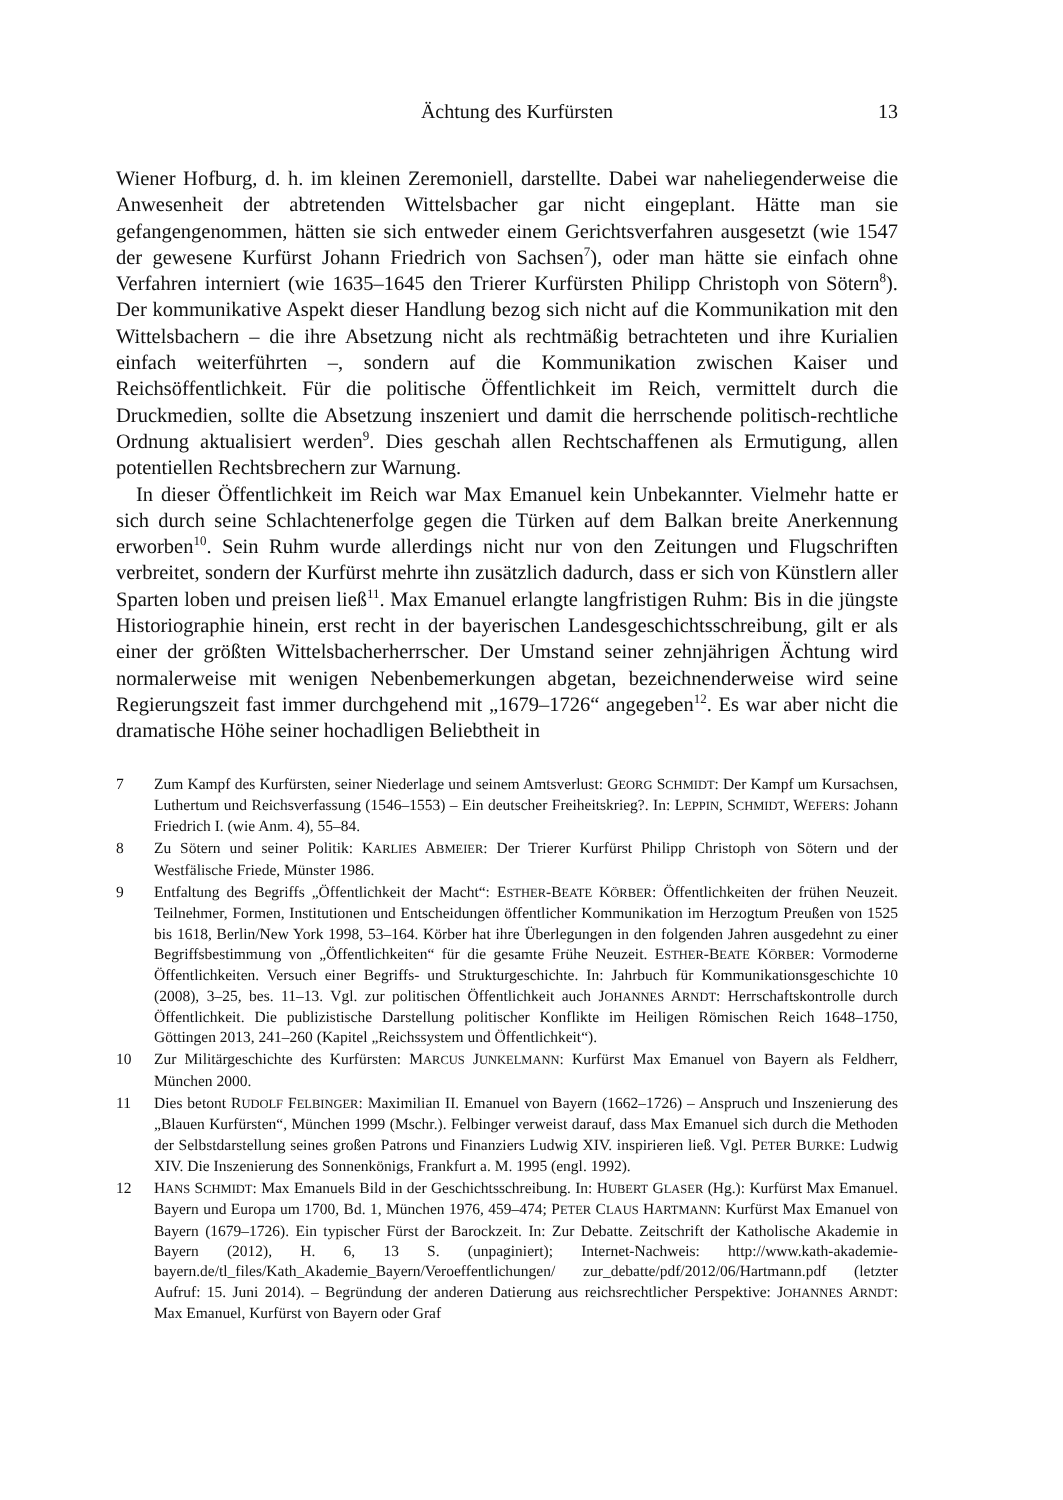Ächtung des Kurfürsten 13
Wiener Hofburg, d. h. im kleinen Zeremoniell, darstellte. Dabei war naheliegenderweise die Anwesenheit der abtretenden Wittelsbacher gar nicht eingeplant. Hätte man sie gefangengenommen, hätten sie sich entweder einem Gerichtsverfahren ausgesetzt (wie 1547 der gewesene Kurfürst Johann Friedrich von Sachsen<sup>7</sup>), oder man hätte sie einfach ohne Verfahren interniert (wie 1635–1645 den Trierer Kurfürsten Philipp Christoph von Sötern<sup>8</sup>). Der kommunikative Aspekt dieser Handlung bezog sich nicht auf die Kommunikation mit den Wittelsbachern – die ihre Absetzung nicht als rechtmäßig betrachteten und ihre Kurialien einfach weiterführten –, sondern auf die Kommunikation zwischen Kaiser und Reichsöffentlichkeit. Für die politische Öffentlichkeit im Reich, vermittelt durch die Druckmedien, sollte die Absetzung inszeniert und damit die herrschende politisch-rechtliche Ordnung aktualisiert werden<sup>9</sup>. Dies geschah allen Rechtschaffenen als Ermutigung, allen potentiellen Rechtsbrechern zur Warnung.
In dieser Öffentlichkeit im Reich war Max Emanuel kein Unbekannter. Vielmehr hatte er sich durch seine Schlachtenerfolge gegen die Türken auf dem Balkan breite Anerkennung erworben<sup>10</sup>. Sein Ruhm wurde allerdings nicht nur von den Zeitungen und Flugschriften verbreitet, sondern der Kurfürst mehrte ihn zusätzlich dadurch, dass er sich von Künstlern aller Sparten loben und preisen ließ<sup>11</sup>. Max Emanuel erlangte langfristigen Ruhm: Bis in die jüngste Historiographie hinein, erst recht in der bayerischen Landesgeschichtsschreibung, gilt er als einer der größten Wittelsbacherherrscher. Der Umstand seiner zehnjährigen Ächtung wird normalerweise mit wenigen Nebenbemerkungen abgetan, bezeichnenderweise wird seine Regierungszeit fast immer durchgehend mit „1679–1726“ angegeben<sup>12</sup>. Es war aber nicht die dramatische Höhe seiner hochadligen Beliebtheit in
7 Zum Kampf des Kurfürsten, seiner Niederlage und seinem Amtsverlust: GEORG SCHMIDT: Der Kampf um Kursachsen, Luthertum und Reichsverfassung (1546–1553) – Ein deutscher Freiheitskrieg?. In: LEPPIN, SCHMIDT, WEFERS: Johann Friedrich I. (wie Anm. 4), 55–84.
8 Zu Sötern und seiner Politik: KARLIES ABMEIER: Der Trierer Kurfürst Philipp Christoph von Sötern und der Westfälische Friede, Münster 1986.
9 Entfaltung des Begriffs „Öffentlichkeit der Macht“: ESTHER-BEATE KÖRBER: Öffentlichkeiten der frühen Neuzeit. Teilnehmer, Formen, Institutionen und Entscheidungen öffentlicher Kommunikation im Herzogtum Preußen von 1525 bis 1618, Berlin/New York 1998, 53–164. Körber hat ihre Überlegungen in den folgenden Jahren ausgedehnt zu einer Begriffsbestimmung von „Öffentlichkeiten“ für die gesamte Frühe Neuzeit. ESTHER-BEATE KÖRBER: Vormoderne Öffentlichkeiten. Versuch einer Begriffs- und Strukturgeschichte. In: Jahrbuch für Kommunikationsgeschichte 10 (2008), 3–25, bes. 11–13. Vgl. zur politischen Öffentlichkeit auch JOHANNES ARNDT: Herrschaftskontrolle durch Öffentlichkeit. Die publizistische Darstellung politischer Konflikte im Heiligen Römischen Reich 1648–1750, Göttingen 2013, 241–260 (Kapitel „Reichssystem und Öffentlichkeit“).
10 Zur Militärgeschichte des Kurfürsten: MARCUS JUNKELMANN: Kurfürst Max Emanuel von Bayern als Feldherr, München 2000.
11 Dies betont RUDOLF FELBINGER: Maximilian II. Emanuel von Bayern (1662–1726) – Anspruch und Inszenierung des „Blauen Kurfürsten“, München 1999 (Mschr.). Felbinger verweist darauf, dass Max Emanuel sich durch die Methoden der Selbstdarstellung seines großen Patrons und Finanziers Ludwig XIV. inspirieren ließ. Vgl. PETER BURKE: Ludwig XIV. Die Inszenierung des Sonnenkönigs, Frankfurt a. M. 1995 (engl. 1992).
12 HANS SCHMIDT: Max Emanuels Bild in der Geschichtsschreibung. In: HUBERT GLASER (Hg.): Kurfürst Max Emanuel. Bayern und Europa um 1700, Bd. 1, München 1976, 459–474; PETER CLAUS HARTMANN: Kurfürst Max Emanuel von Bayern (1679–1726). Ein typischer Fürst der Barockzeit. In: Zur Debatte. Zeitschrift der Katholische Akademie in Bayern (2012), H. 6, 13 S. (unpaginiert); Internet-Nachweis: http://www.kath-akademie-bayern.de/tl_files/Kath_Akademie_Bayern/Veroeffentlichungen/ zur_debatte/pdf/2012/06/Hartmann.pdf (letzter Aufruf: 15. Juni 2014). – Begründung der anderen Datierung aus reichsrechtlicher Perspektive: JOHANNES ARNDT: Max Emanuel, Kurfürst von Bayern oder Graf